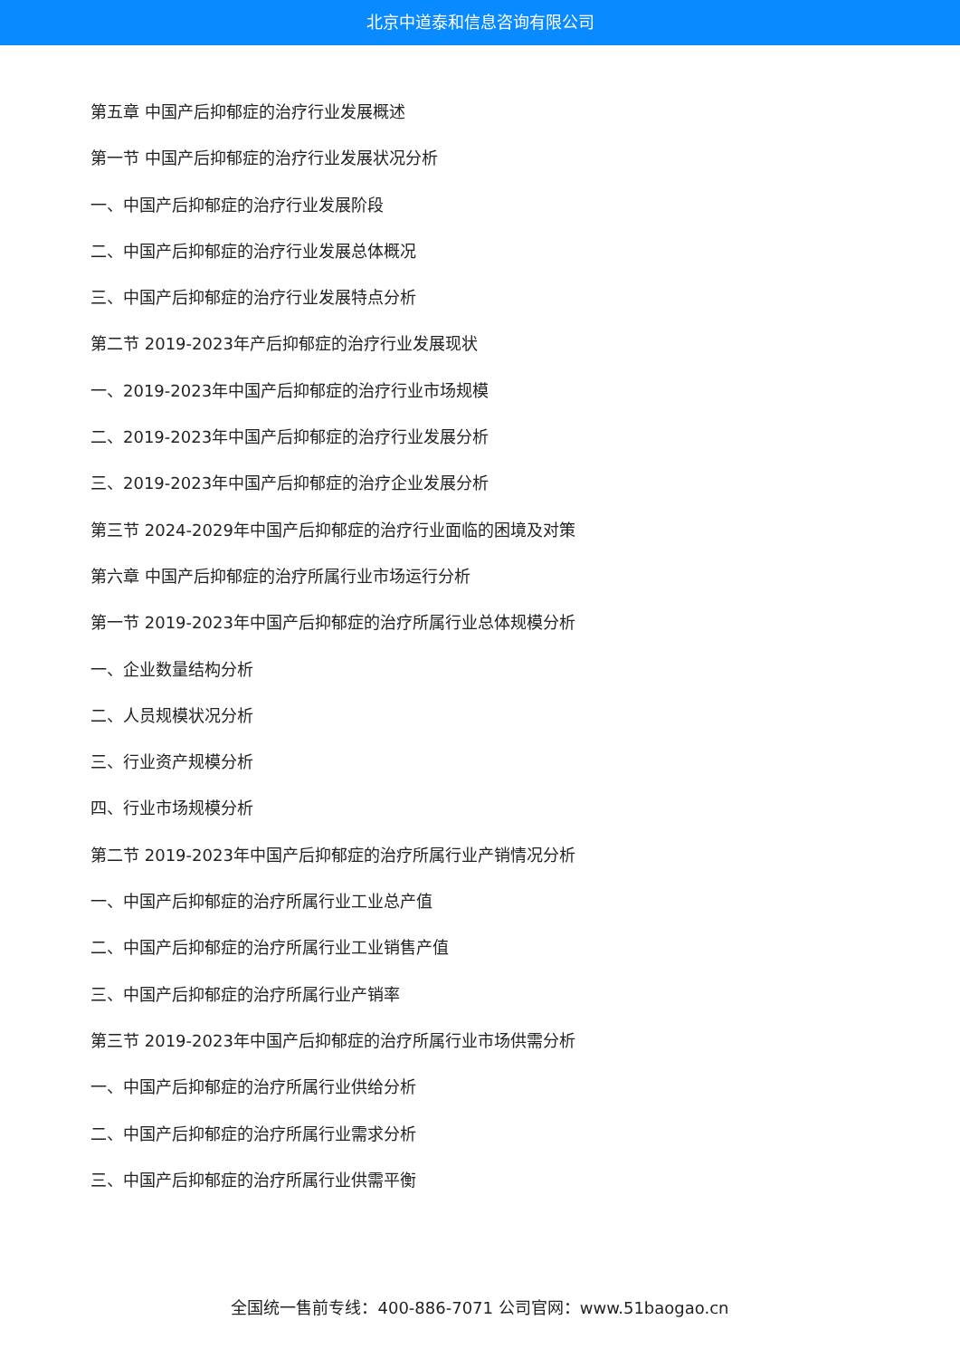北京中道泰和信息咨询有限公司
第五章 中国产后抑郁症的治疗行业发展概述
第一节 中国产后抑郁症的治疗行业发展状况分析
一、中国产后抑郁症的治疗行业发展阶段
二、中国产后抑郁症的治疗行业发展总体概况
三、中国产后抑郁症的治疗行业发展特点分析
第二节 2019-2023年产后抑郁症的治疗行业发展现状
一、2019-2023年中国产后抑郁症的治疗行业市场规模
二、2019-2023年中国产后抑郁症的治疗行业发展分析
三、2019-2023年中国产后抑郁症的治疗企业发展分析
第三节 2024-2029年中国产后抑郁症的治疗行业面临的困境及对策
第六章 中国产后抑郁症的治疗所属行业市场运行分析
第一节 2019-2023年中国产后抑郁症的治疗所属行业总体规模分析
一、企业数量结构分析
二、人员规模状况分析
三、行业资产规模分析
四、行业市场规模分析
第二节 2019-2023年中国产后抑郁症的治疗所属行业产销情况分析
一、中国产后抑郁症的治疗所属行业工业总产值
二、中国产后抑郁症的治疗所属行业工业销售产值
三、中国产后抑郁症的治疗所属行业产销率
第三节 2019-2023年中国产后抑郁症的治疗所属行业市场供需分析
一、中国产后抑郁症的治疗所属行业供给分析
二、中国产后抑郁症的治疗所属行业需求分析
三、中国产后抑郁症的治疗所属行业供需平衡
全国统一售前专线：400-886-7071 公司官网：www.51baogao.cn